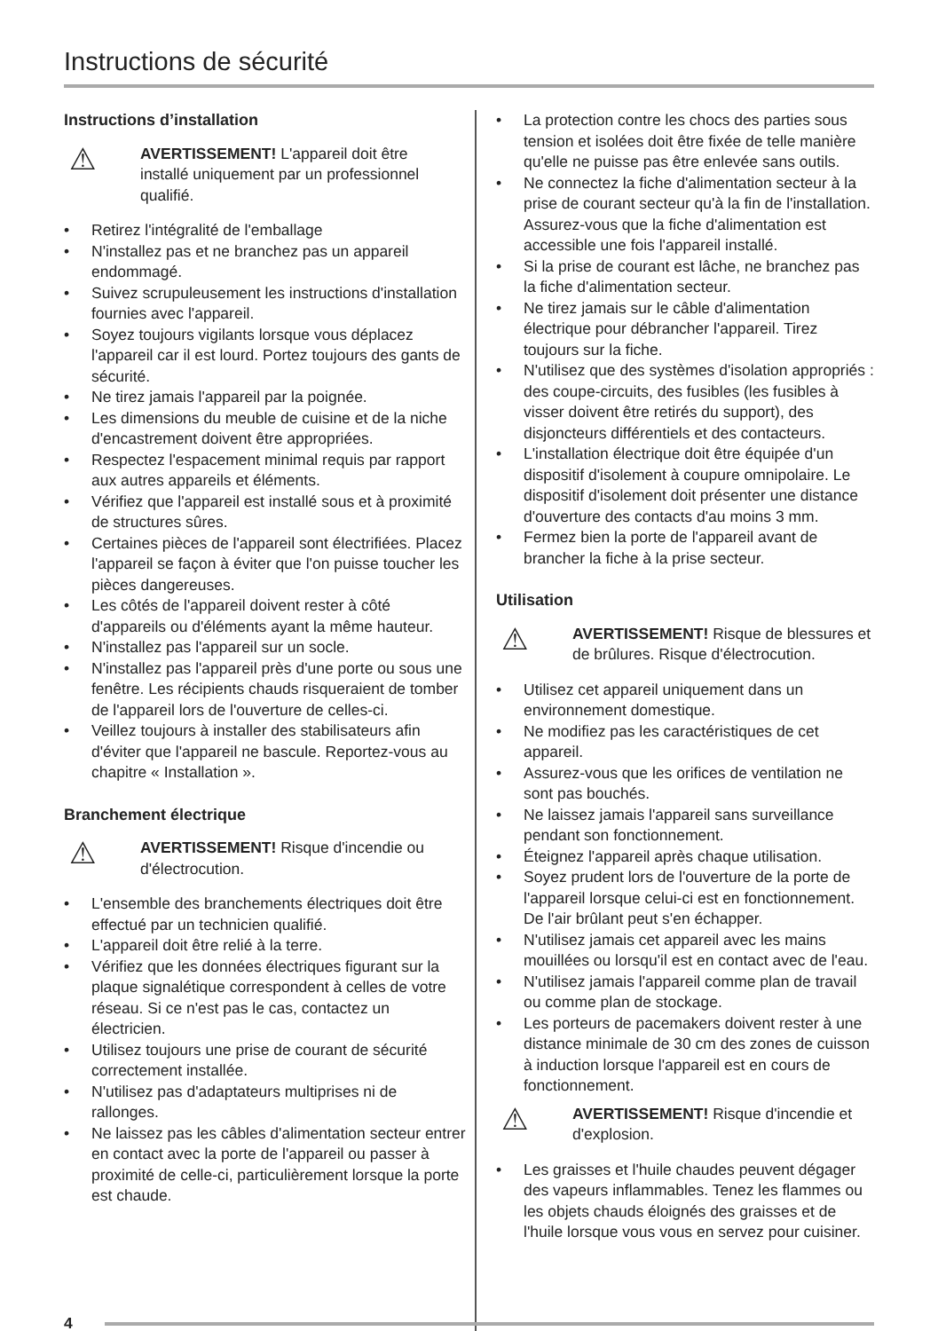Instructions de sécurité
Instructions d’installation
⚠
AVERTISSEMENT! L'appareil doit être installé uniquement par un professionnel qualifié.
• Retirez l'intégralité de l'emballage
• N'installez pas et ne branchez pas un appareil endommagé.
• Suivez scrupuleusement les instructions d'installation fournies avec l'appareil.
• Soyez toujours vigilants lorsque vous déplacez l'appareil car il est lourd. Portez toujours des gants de sécurité.
• Ne tirez jamais l'appareil par la poignée.
• Les dimensions du meuble de cuisine et de la niche d'encastrement doivent être appropriées.
• Respectez l'espacement minimal requis par rapport aux autres appareils et éléments.
• Vérifiez que l'appareil est installé sous et à proximité de structures sûres.
• Certaines pièces de l'appareil sont électrifiées. Placez l'appareil se façon à éviter que l'on puisse toucher les pièces dangereuses.
• Les côtés de l'appareil doivent rester à côté d'appareils ou d'éléments ayant la même hauteur.
• N'installez pas l'appareil sur un socle.
• N'installez pas l'appareil près d'une porte ou sous une fenêtre. Les récipients chauds risqueraient de tomber de l'appareil lors de l'ouverture de celles-ci.
• Veillez toujours à installer des stabilisateurs afin d'éviter que l'appareil ne bascule. Reportez-vous au chapitre « Installation ».
Branchement électrique
⚠
AVERTISSEMENT! Risque d'incendie ou d'électrocution.
• L'ensemble des branchements électriques doit être effectué par un technicien qualifié.
• L'appareil doit être relié à la terre.
• Vérifiez que les données électriques figurant sur la plaque signalétique correspondent à celles de votre réseau. Si ce n'est pas le cas, contactez un électricien.
• Utilisez toujours une prise de courant de sécurité correctement installée.
• N'utilisez pas d'adaptateurs multiprises ni de rallonges.
• Ne laissez pas les câbles d'alimentation secteur entrer en contact avec la porte de l'appareil ou passer à proximité de celle-ci, particulièrement lorsque la porte est chaude.
• La protection contre les chocs des parties sous tension et isolées doit être fixée de telle manière qu'elle ne puisse pas être enlevée sans outils.
• Ne connectez la fiche d'alimentation secteur à la prise de courant secteur qu'à la fin de l'installation. Assurez-vous que la fiche d'alimentation est accessible une fois l'appareil installé.
• Si la prise de courant est lâche, ne branchez pas la fiche d'alimentation secteur.
• Ne tirez jamais sur le câble d'alimentation électrique pour débrancher l'appareil. Tirez toujours sur la fiche.
• N'utilisez que des systèmes d'isolation appropriés : des coupe-circuits, des fusibles (les fusibles à visser doivent être retirés du support), des disjoncteurs différentiels et des contacteurs.
• L'installation électrique doit être équipée d'un dispositif d'isolement à coupure omnipolaire. Le dispositif d'isolement doit présenter une distance d'ouverture des contacts d'au moins 3 mm.
• Fermez bien la porte de l'appareil avant de brancher la fiche à la prise secteur.
Utilisation
⚠
AVERTISSEMENT! Risque de blessures et de brûlures. Risque d'électrocution.
• Utilisez cet appareil uniquement dans un environnement domestique.
• Ne modifiez pas les caractéristiques de cet appareil.
• Assurez-vous que les orifices de ventilation ne sont pas bouchés.
• Ne laissez jamais l'appareil sans surveillance pendant son fonctionnement.
• Éteignez l'appareil après chaque utilisation.
• Soyez prudent lors de l'ouverture de la porte de l'appareil lorsque celui-ci est en fonctionnement. De l'air brûlant peut s'en échapper.
• N'utilisez jamais cet appareil avec les mains mouillées ou lorsqu'il est en contact avec de l'eau.
• N'utilisez jamais l'appareil comme plan de travail ou comme plan de stockage.
• Les porteurs de pacemakers doivent rester à une distance minimale de 30 cm des zones de cuisson à induction lorsque l'appareil est en cours de fonctionnement.
⚠
AVERTISSEMENT! Risque d'incendie et d'explosion.
• Les graisses et l'huile chaudes peuvent dégager des vapeurs inflammables. Tenez les flammes ou les objets chauds éloignés des graisses et de l'huile lorsque vous vous en servez pour cuisiner.
4